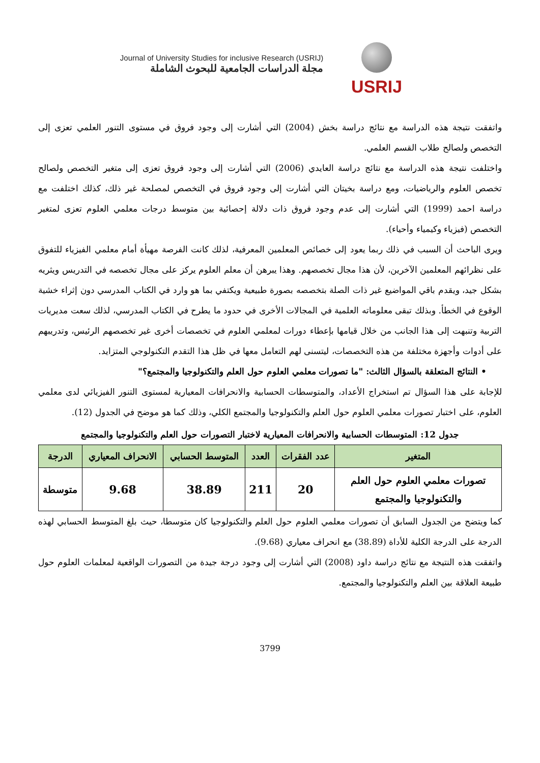Journal of University Studies for inclusive Research (USRIJ)
مجلة الدراسات الجامعية للبحوث الشاملة
USRIJ
واتفقت نتيجة هذه الدراسة مع نتائج دراسة بخش (2004) التي أشارت إلى وجود فروق في مستوى التنور العلمي تعزى إلى التخصص ولصالح طلاب القسم العلمي.
واختلفت نتيجة هذه الدراسة مع نتائج دراسة العايدي (2006) التي أشارت إلى وجود فروق تعزى إلى متغير التخصص ولصالح تخصص العلوم والرياضيات، ومع دراسة بخيتان التي أشارت إلى وجود فروق في التخصص لمصلحة غير ذلك، كذلك اختلفت مع دراسة احمد (1999) التي أشارت إلى عدم وجود فروق ذات دلالة إحصائية بين متوسط درجات معلمي العلوم تعزى لمتغير التخصص (فيزياء وكيمياء وأحياء).
ويرى الباحث أن السبب في ذلك ربما يعود إلى خصائص المعلمين المعرفية، لذلك كانت الفرصة مهيأة أمام معلمي الفيزياء للتفوق على نظرائهم المعلمين الآخرين، لأن هذا مجال تخصصهم. وهذا يبرهن أن معلم العلوم يركز على مجال تخصصه في التدريس ويثريه بشكل جيد، ويقدم باقي المواضيع غير ذات الصلة بتخصصه بصورة طبيعية ويكتفي بما هو وارد في الكتاب المدرسي دون إثراء خشية الوقوع في الخطأ. وبذلك تبقى معلوماته العلمية في المجالات الأخرى في حدود ما يطرح في الكتاب المدرسي، لذلك سعت مديريات التربية وتنبهت إلى هذا الجانب من خلال قيامها بإعطاء دورات لمعلمي العلوم في تخصصات أخرى غير تخصصهم الرئيس، وتدريبهم على أدوات وأجهزة مختلفة من هذه التخصصات، ليتسنى لهم التعامل معها في ظل هذا التقدم التكنولوجي المتزايد.
• النتائج المتعلقة بالسؤال الثالث: "ما تصورات معلمي العلوم حول العلم والتكنولوجيا والمجتمع؟"
للإجابة على هذا السؤال تم استخراج الأعداد، والمتوسطات الحسابية والانحرافات المعيارية لمستوى التنور الفيزيائي لدى معلمي العلوم، على اختبار تصورات معلمي العلوم حول العلم والتكنولوجيا والمجتمع الكلي، وذلك كما هو موضح في الجدول (12).
جدول 12: المتوسطات الحسابية والانحرافات المعيارية لاختبار التصورات حول العلم والتكنولوجيا والمجتمع
| المتغير | عدد الفقرات | العدد | المتوسط الحسابي | الانحراف المعياري | الدرجة |
| --- | --- | --- | --- | --- | --- |
| تصورات معلمي العلوم حول العلم والتكنولوجيا والمجتمع | 20 | 211 | 38.89 | 9.68 | متوسطة |
كما ويتضح من الجدول السابق أن تصورات معلمي العلوم حول العلم والتكنولوجيا كان متوسطا، حيث بلغ المتوسط الحسابي لهذه الدرجة على الدرجة الكلية للأداة (38.89) مع انحراف معياري (9.68).
واتفقت هذه النتيجة مع نتائج دراسة داود (2008) التي أشارت إلى وجود درجة جيدة من التصورات الواقعية لمعلمات العلوم حول طبيعة العلاقة بين العلم والتكنولوجيا والمجتمع.
3799